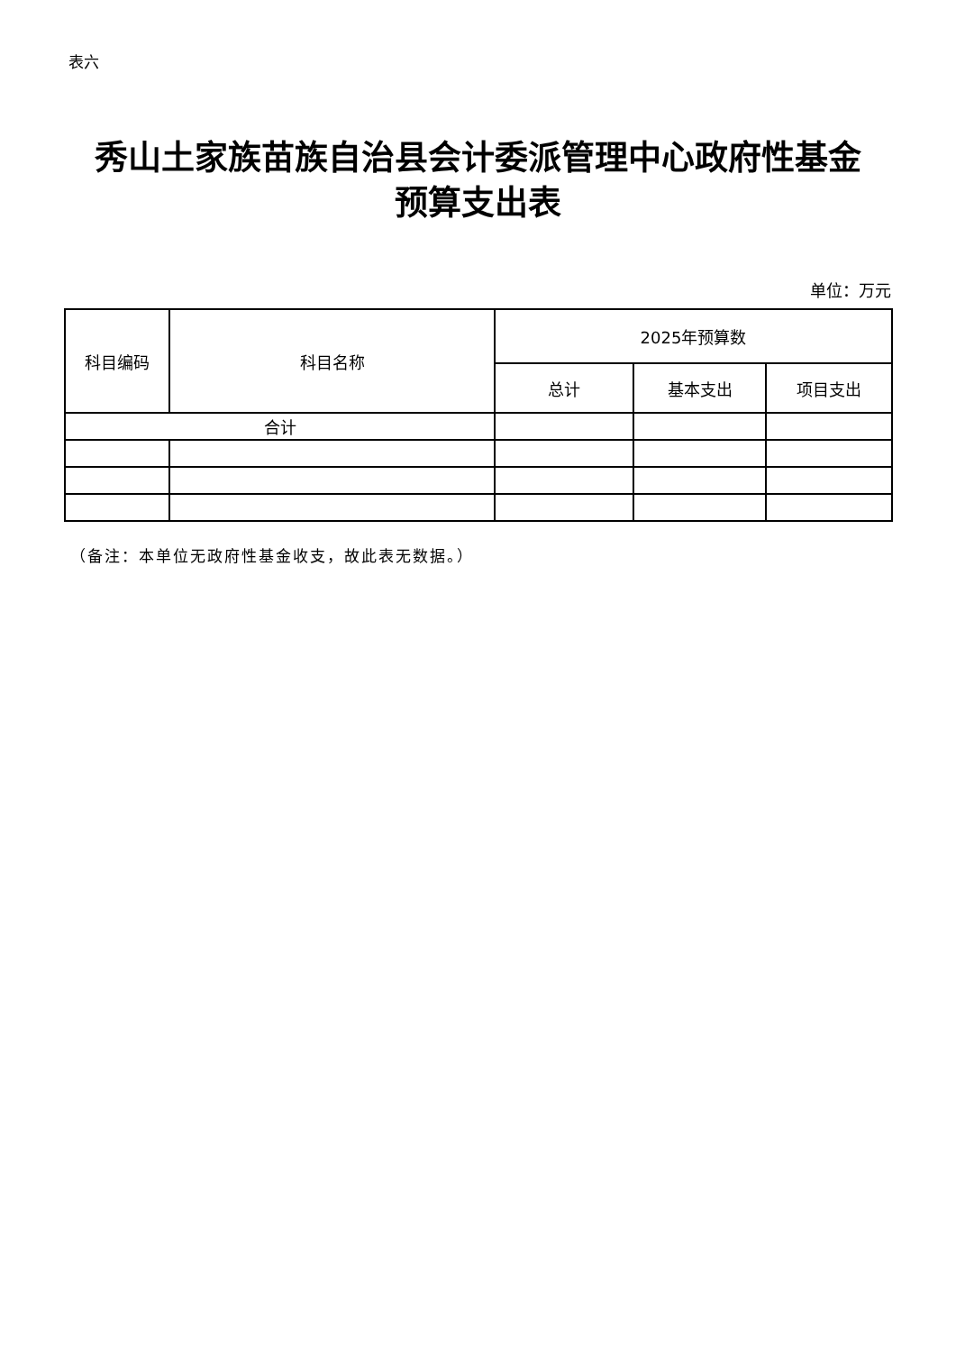表六
秀山土家族苗族自治县会计委派管理中心政府性基金
预算支出表
单位：万元
| 科目编码 | 科目名称 | 2025年预算数 | | |
| --- | --- | --- | --- | --- |
| | | 总计 | 基本支出 | 项目支出 |
| 合计 | | | | |
（备注：本单位无政府性基金收支，故此表无数据。）